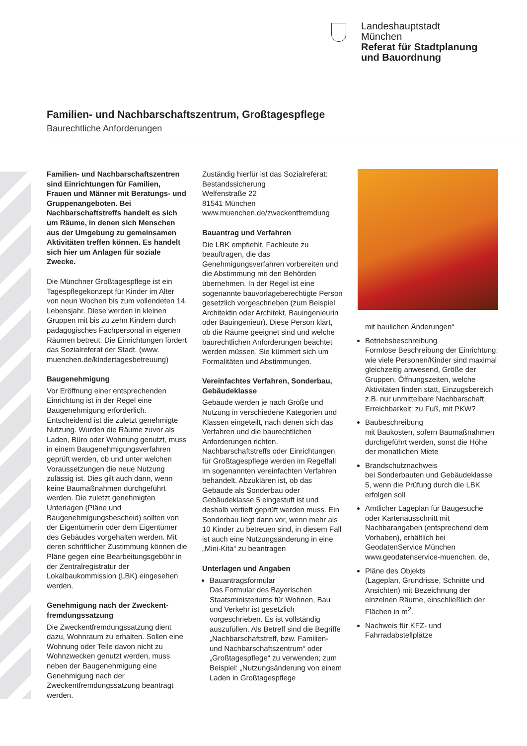Landeshauptstadt
München
Referat für Stadtplanung
und Bauordnung
Familien- und Nachbarschaftszentrum, Großtagespflege
Baurechtliche Anforderungen
Familien- und Nachbarschafts­zentren sind Einrichtungen für Familien, Frauen und Männer mit Beratungs- und Gruppenangeboten. Bei Nachbarschaftstreffs handelt es sich um Räume, in denen sich Menschen aus der Umgebung zu gemeinsamen Aktivitäten treffen können. Es handelt sich hier um Anlagen für soziale Zwecke.
Die Münchner Großtagespflege ist ein Tagespflegekonzept für Kinder im Alter von neun Wochen bis zum vollendeten 14. Lebensjahr. Diese werden in kleinen Gruppen mit bis zu zehn Kindern durch pädagogisches Fachpersonal in eigenen Räumen betreut. Die Einrichtungen fördert das Sozialreferat der Stadt. (www. muenchen.de/kindertagesbetreuung)
Baugenehmigung
Vor Eröffnung einer entsprechenden Einrichtung ist in der Regel eine Baugenehmigung erforderlich. Entscheidend ist die zuletzt genehmigte Nutzung. Wurden die Räume zuvor als Laden, Büro oder Wohnung genutzt, muss in einem Baugenehmigungsverfahren geprüft werden, ob und unter welchen Voraussetzungen die neue Nutzung zulässig ist. Dies gilt auch dann, wenn keine Baumaßnahmen durchgeführt werden. Die zuletzt genehmigten Unterlagen (Pläne und Baugenehmigungsbescheid) sollten von der Eigentümerin oder dem Eigentümer des Gebäudes vorgehalten werden. Mit deren schriftlicher Zustimmung können die Pläne gegen eine Bearbeitungsgebühr in der Zentralregistratur der Lokalbaukommission (LBK) eingesehen werden.
Genehmigung nach der Zweckent­fremdungssatzung
Die Zweckentfremdungssatzung dient dazu, Wohnraum zu erhalten. Sollen eine Wohnung oder Teile davon nicht zu Wohnzwecken genutzt werden, muss neben der Baugenehmigung eine Genehmigung nach der Zweckentfremdungssatzung beantragt werden.
Zuständig hierfür ist das Sozialreferat:
Bestandssicherung
Welfenstraße 22
81541 München
www.muenchen.de/zweckentfrem­dung
Bauantrag und Verfahren
Die LBK empfiehlt, Fachleute zu beauftragen, die das Genehmigungsverfahren vorbereiten und die Abstimmung mit den Behörden übernehmen. In der Regel ist eine sogenannte bauvorlageberechtigte Person gesetzlich vorgeschrieben (zum Beispiel Architektin oder Architekt, Bauingenieurin oder Bauingenieur). Diese Person klärt, ob die Räume geeignet sind und welche baurechtlichen Anforderungen beachtet werden müssen. Sie kümmert sich um Formalitäten und Abstimmungen.
Vereinfachtes Verfahren, Sonderbau, Gebäudeklasse
Gebäude werden je nach Größe und Nutzung in verschiedene Kategorien und Klassen eingeteilt, nach denen sich das Verfahren und die baurechtlichen Anforderungen richten. Nachbarschaftstreffs oder Einrichtungen für Großtagespflege werden im Regelfall im sogenannten vereinfachten Verfahren behandelt. Abzuklären ist, ob das Gebäude als Sonderbau oder Gebäudeklasse 5 eingestuft ist und deshalb vertieft geprüft werden muss. Ein Sonderbau liegt dann vor, wenn mehr als 10 Kinder zu betreuen sind, in diesem Fall ist auch eine Nutzungsänderung in eine „Mini-Kita“ zu beantragen
Unterlagen und Angaben
Bauantragsformular
Das Formular des Bayerischen Staatsministeriums für Wohnen, Bau und Verkehr ist gesetzlich vorgeschrieben. Es ist vollständig auszufüllen. Als Betreff sind die Begriffe „Nachbarschaftstreff, bzw. Familien- und Nachbarschaftszentrum“ oder „Großtagespflege“ zu verwenden; zum Beispiel: „Nutzungsänderung von einem Laden in Großtagespflege
mit baulichen Änderungen“
Betriebsbeschreibung
Formlose Beschreibung der Einrichtung: wie viele Personen/Kinder sind maximal gleichzeitig anwesend, Größe der Gruppen, Öffnungszeiten, welche Aktivitäten finden statt, Einzugsbereich z.B. nur unmittelbare Nachbarschaft, Erreichbarkeit: zu Fuß, mit PKW?
Baubeschreibung
mit Baukosten, sofern Baumaßnahmen durchgeführt werden, sonst die Höhe der monatlichen Miete
Brandschutznachweis
bei Sonderbauten und Gebäudeklasse 5, wenn die Prüfung durch die LBK erfolgen soll
Amtlicher Lageplan für Baugesuche oder Kartenausschnitt mit Nachbarangaben (entsprechend dem Vorhaben), erhältlich bei GeodatenService München
www.geodatenservice-muenchen. de,
Pläne des Objekts
(Lageplan, Grundrisse, Schnitte und Ansichten) mit Bezeichnung der einzelnen Räume, einschließlich der Flächen in m<sup>2</sup>.
Nachweis für KFZ- und Fahrradabstellplätze